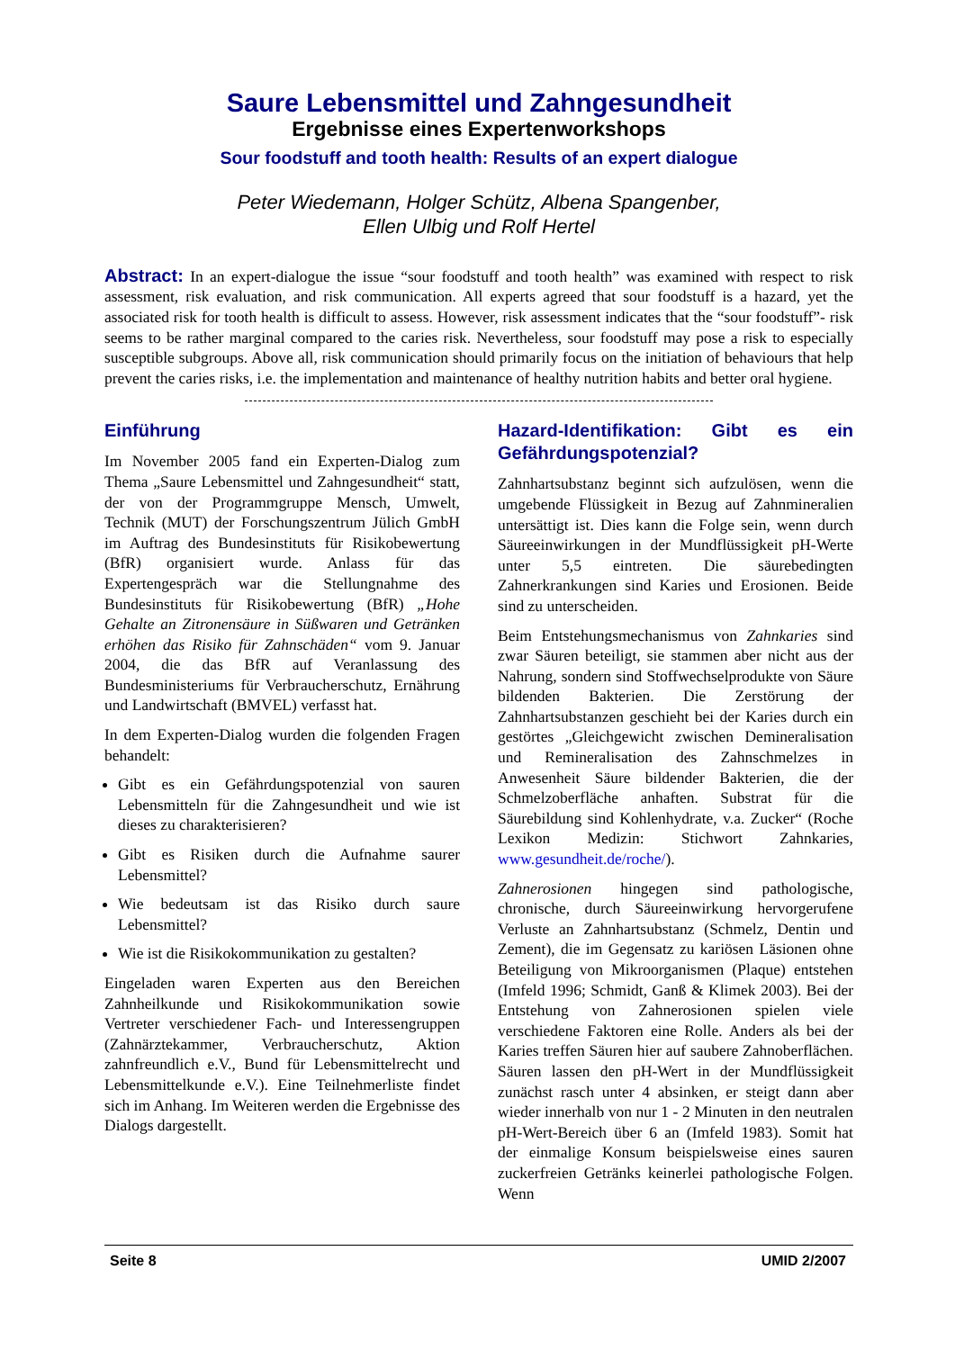Saure Lebensmittel und Zahngesundheit
Ergebnisse eines Expertenworkshops
Sour foodstuff and tooth health: Results of an expert dialogue
Peter Wiedemann, Holger Schütz, Albena Spangenber,
Ellen Ulbig und Rolf Hertel
Abstract: In an expert-dialogue the issue “sour foodstuff and tooth health” was examined with respect to risk assessment, risk evaluation, and risk communication. All experts agreed that sour foodstuff is a hazard, yet the associated risk for tooth health is difficult to assess. However, risk assessment indicates that the “sour foodstuff”- risk seems to be rather marginal compared to the caries risk. Nevertheless, sour foodstuff may pose a risk to especially susceptible subgroups. Above all, risk communication should primarily focus on the initiation of behaviours that help prevent the caries risks, i.e. the implementation and maintenance of healthy nutrition habits and better oral hygiene.
Einführung
Im November 2005 fand ein Experten-Dialog zum Thema „Saure Lebensmittel und Zahngesundheit“ statt, der von der Programmgruppe Mensch, Umwelt, Technik (MUT) der Forschungszentrum Jülich GmbH im Auftrag des Bundesinstituts für Risikobewertung (BfR) organisiert wurde. Anlass für das Expertengespräch war die Stellungnahme des Bundesinstituts für Risikobewertung (BfR) „Hohe Gehalte an Zitronensäure in Süßwaren und Getränken erhöhen das Risiko für Zahnschäden“ vom 9. Januar 2004, die das BfR auf Veranlassung des Bundesministeriums für Verbraucherschutz, Ernährung und Landwirtschaft (BMVEL) verfasst hat.
In dem Experten-Dialog wurden die folgenden Fragen behandelt:
Gibt es ein Gefährdungspotenzial von sauren Lebensmitteln für die Zahngesundheit und wie ist dieses zu charakterisieren?
Gibt es Risiken durch die Aufnahme saurer Lebensmittel?
Wie bedeutsam ist das Risiko durch saure Lebensmittel?
Wie ist die Risikokommunikation zu gestalten?
Eingeladen waren Experten aus den Bereichen Zahnheilkunde und Risikokommunikation sowie Vertreter verschiedener Fach- und Interessengruppen (Zahnärztekammer, Verbraucherschutz, Aktion zahnfreundlich e.V., Bund für Lebensmittelrecht und Lebensmittelkunde e.V.). Eine Teilnehmerliste findet sich im Anhang. Im Weiteren werden die Ergebnisse des Dialogs dargestellt.
Hazard-Identifikation: Gibt es ein Gefährdungspotenzial?
Zahnhartsubstanz beginnt sich aufzulösen, wenn die umgebende Flüssigkeit in Bezug auf Zahnmineralien untersättigt ist. Dies kann die Folge sein, wenn durch Säureeinwirkungen in der Mundflüssigkeit pH-Werte unter 5,5 eintreten. Die säurebedingten Zahnerkrankungen sind Karies und Erosionen. Beide sind zu unterscheiden.
Beim Entstehungsmechanismus von Zahnkaries sind zwar Säuren beteiligt, sie stammen aber nicht aus der Nahrung, sondern sind Stoffwechselprodukte von Säure bildenden Bakterien. Die Zerstörung der Zahnhartsubstanzen geschieht bei der Karies durch ein gestörtes „Gleichgewicht zwischen Demineralisation und Remineralisation des Zahnschmelzes in Anwesenheit Säure bildender Bakterien, die der Schmelzoberfläche anhaften. Substrat für die Säurebildung sind Kohlenhydrate, v.a. Zucker“ (Roche Lexikon Medizin: Stichwort Zahnkaries, www.gesundheit.de/roche/).
Zahnerosionen hingegen sind pathologische, chronische, durch Säureeinwirkung hervorgerufene Verluste an Zahnhartsubstanz (Schmelz, Dentin und Zement), die im Gegensatz zu kariösen Läsionen ohne Beteiligung von Mikroorganismen (Plaque) entstehen (Imfeld 1996; Schmidt, Ganß & Klimek 2003). Bei der Entstehung von Zahnerosionen spielen viele verschiedene Faktoren eine Rolle. Anders als bei der Karies treffen Säuren hier auf saubere Zahnoberflächen. Säuren lassen den pH-Wert in der Mundflüssigkeit zunächst rasch unter 4 absinken, er steigt dann aber wieder innerhalb von nur 1 - 2 Minuten in den neutralen pH-Wert-Bereich über 6 an (Imfeld 1983). Somit hat der einmalige Konsum beispielsweise eines sauren zuckerfreien Getränks keinerlei pathologische Folgen. Wenn
Seite 8 UMID 2/2007